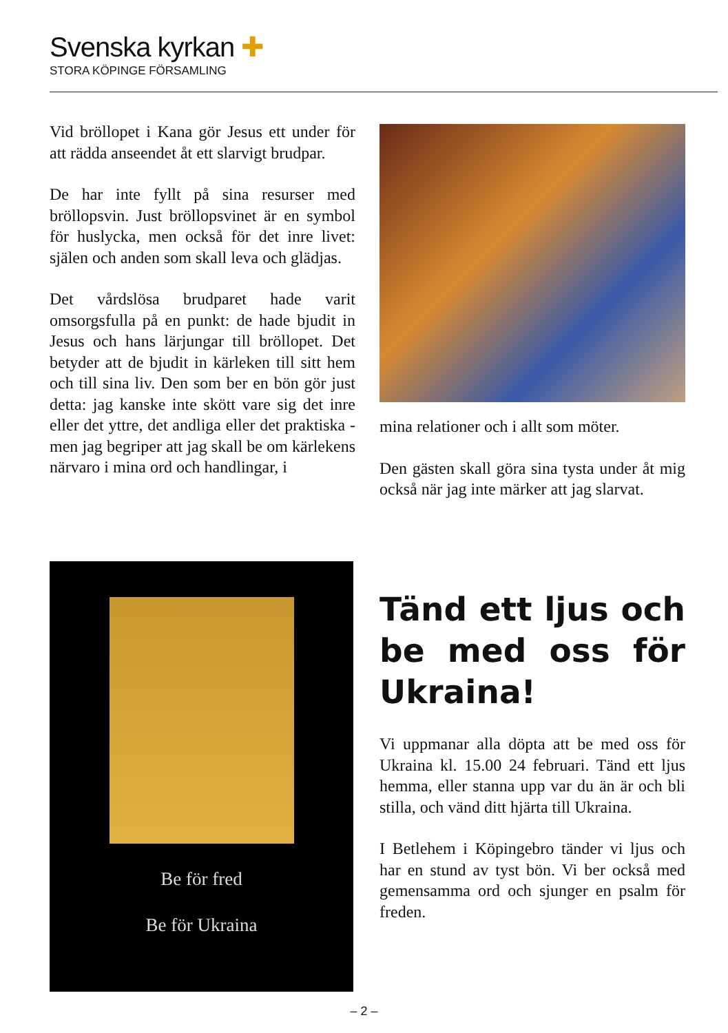Svenska kyrkan ✚
STORA KÖPINGE FÖRSAMLING
Vid bröllopet i Kana gör Jesus ett under för att rädda anseendet åt ett slarvigt brudpar.
De har inte fyllt på sina resurser med bröllopsvin. Just bröllopsvinet är en symbol för huslycka, men också för det inre livet: själen och anden som skall leva och glädjas.
Det vårdslösa brudparet hade varit omsorgsfulla på en punkt: de hade bjudit in Jesus och hans lärjungar till bröllopet. Det betyder att de bjudit in kärleken till sitt hem och till sina liv. Den som ber en bön gör just detta: jag kanske inte skött vare sig det inre eller det yttre, det andliga eller det praktiska - men jag begriper att jag skall be om kärlekens närvaro i mina ord och handlingar, i
mina relationer och i allt som möter.
Den gästen skall göra sina tysta under åt mig också när jag inte märker att jag slarvat.
Be för fred
Be för Ukraina
Tänd ett ljus och be med oss för Ukraina!
Vi uppmanar alla döpta att be med oss för Ukraina kl. 15.00 24 februari. Tänd ett ljus hemma, eller stanna upp var du än är och bli stilla, och vänd ditt hjärta till Ukraina.
I Betlehem i Köpingebro tänder vi ljus och har en stund av tyst bön. Vi ber också med gemensamma ord och sjunger en psalm för freden.
– 2 –